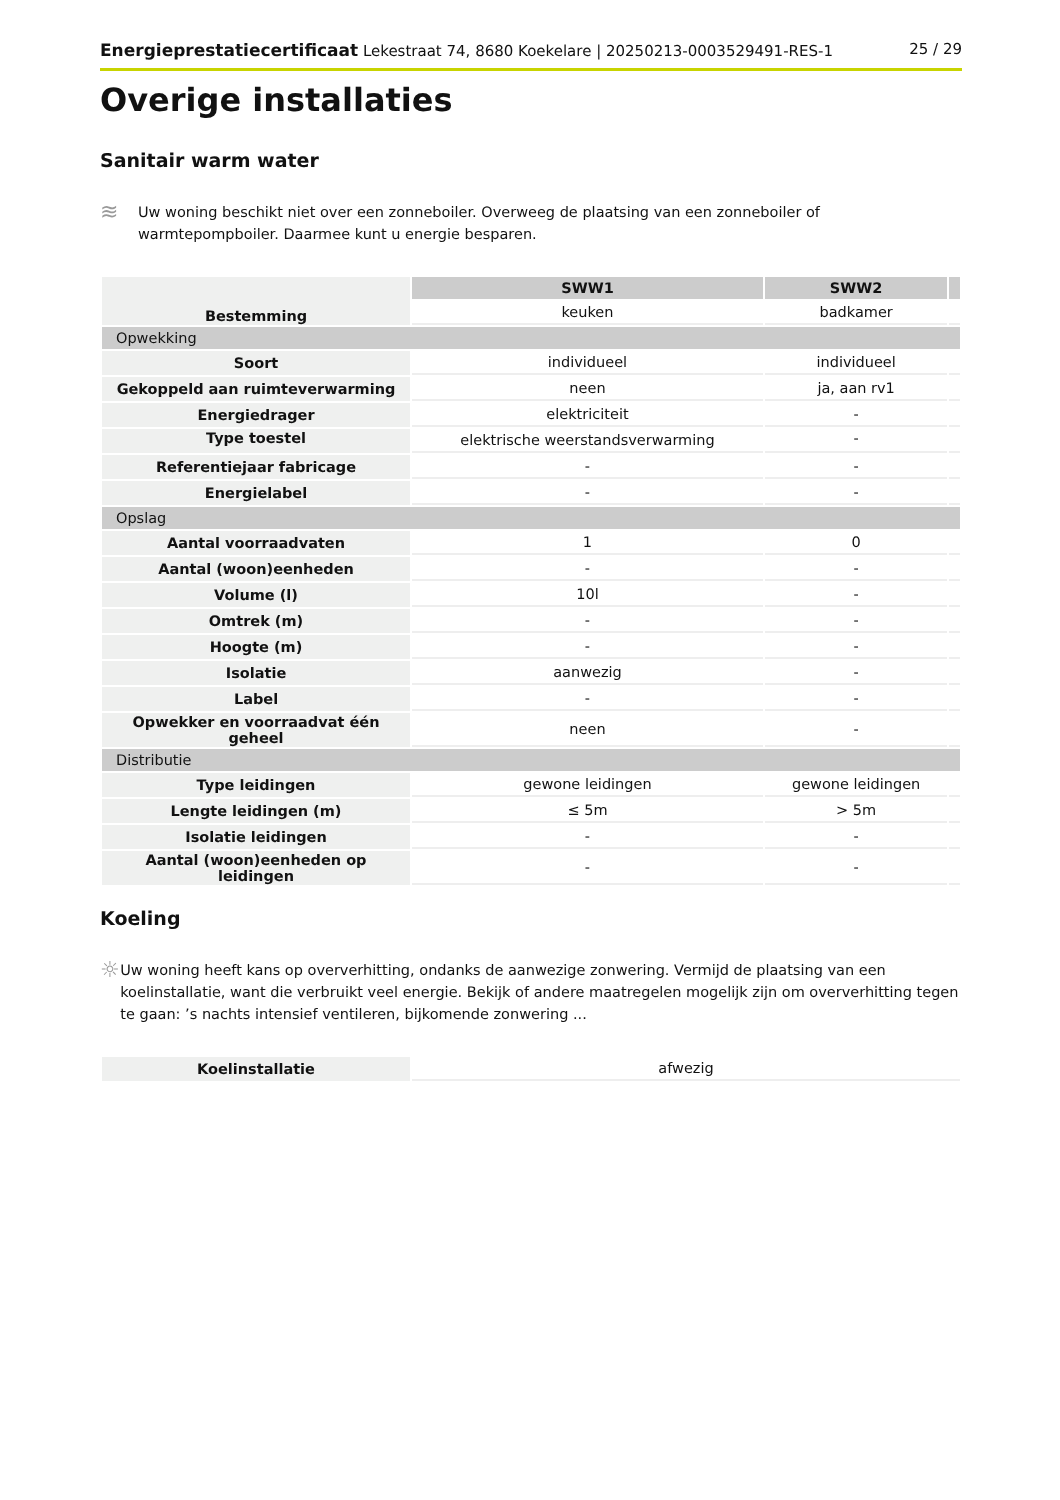Energieprestatiecertificaat Lekestraat 74, 8680 Koekelare | 20250213-0003529491-RES-1 25 / 29
Overige installaties
Sanitair warm water
≋
Uw woning beschikt niet over een zonneboiler. Overweeg de plaatsing van een zonneboiler of warmtepompboiler. Daarmee kunt u energie besparen.
| Bestemming | SWW1 | SWW2 | |
| | keuken | badkamer | |
| Opwekking | | | |
| Soort | individueel | individueel | |
| Gekoppeld aan ruimteverwarming | neen | ja, aan rv1 | |
| Energiedrager | elektriciteit | - | |
| Type toestel | elektrische weerstandsverwarming | - | |
| Referentiejaar fabricage | - | - | |
| Energielabel | - | - | |
| Opslag | | | |
| Aantal voorraadvaten | 1 | 0 | |
| Aantal (woon)eenheden | - | - | |
| Volume (l) | 10l | - | |
| Omtrek (m) | - | - | |
| Hoogte (m) | - | - | |
| Isolatie | aanwezig | - | |
| Label | - | - | |
| Opwekker en voorraadvat één geheel | neen | - | |
| Distributie | | | |
| Type leidingen | gewone leidingen | gewone leidingen | |
| Lengte leidingen (m) | ≤ 5m | > 5m | |
| Isolatie leidingen | - | - | |
| Aantal (woon)eenheden op leidingen | - | - | |
Koeling
☼
Uw woning heeft kans op oververhitting, ondanks de aanwezige zonwering. Vermijd de plaatsing van een koelinstallatie, want die verbruikt veel energie. Bekijk of andere maatregelen mogelijk zijn om oververhitting tegen te gaan: ’s nachts intensief ventileren, bijkomende zonwering ...
| Koelinstallatie | afwezig |